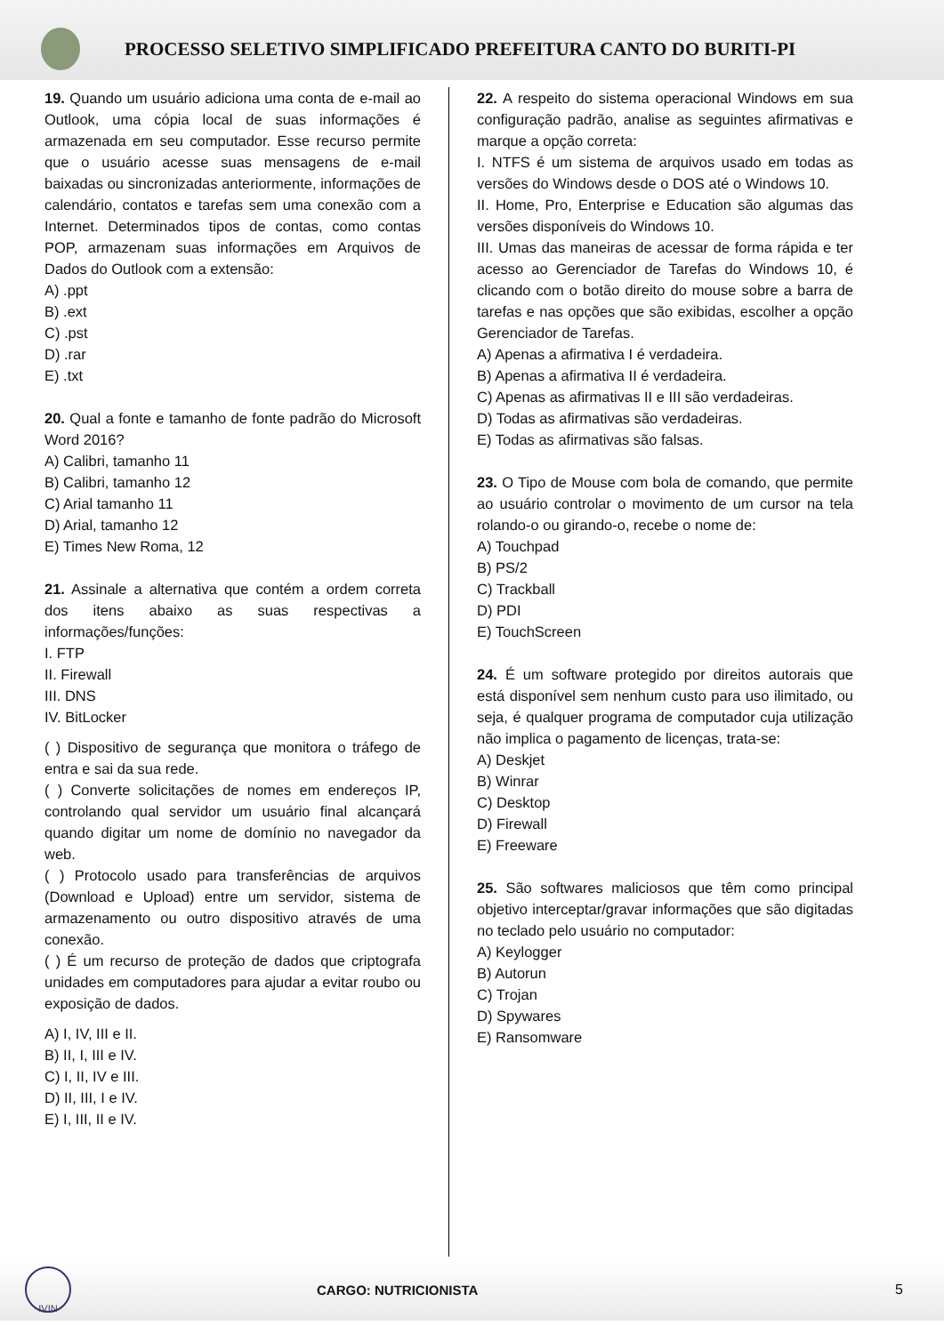PROCESSO SELETIVO SIMPLIFICADO PREFEITURA CANTO DO BURITI-PI
19. Quando um usuário adiciona uma conta de e-mail ao Outlook, uma cópia local de suas informações é armazenada em seu computador. Esse recurso permite que o usuário acesse suas mensagens de e-mail baixadas ou sincronizadas anteriormente, informações de calendário, contatos e tarefas sem uma conexão com a Internet. Determinados tipos de contas, como contas POP, armazenam suas informações em Arquivos de Dados do Outlook com a extensão:
A) .ppt
B) .ext
C) .pst
D) .rar
E) .txt
20. Qual a fonte e tamanho de fonte padrão do Microsoft Word 2016?
A) Calibri, tamanho 11
B) Calibri, tamanho 12
C) Arial tamanho 11
D) Arial, tamanho 12
E) Times New Roma, 12
21. Assinale a alternativa que contém a ordem correta dos itens abaixo as suas respectivas a informações/funções:
I. FTP
II. Firewall
III. DNS
IV. BitLocker
( ) Dispositivo de segurança que monitora o tráfego de entra e sai da sua rede.
( ) Converte solicitações de nomes em endereços IP, controlando qual servidor um usuário final alcançará quando digitar um nome de domínio no navegador da web.
( ) Protocolo usado para transferências de arquivos (Download e Upload) entre um servidor, sistema de armazenamento ou outro dispositivo através de uma conexão.
( ) É um recurso de proteção de dados que criptografa unidades em computadores para ajudar a evitar roubo ou exposição de dados.
A) I, IV, III e II.
B) II, I, III e IV.
C) I, II, IV e III.
D) II, III, I e IV.
E) I, III, II e IV.
22. A respeito do sistema operacional Windows em sua configuração padrão, analise as seguintes afirmativas e marque a opção correta:
I. NTFS é um sistema de arquivos usado em todas as versões do Windows desde o DOS até o Windows 10.
II. Home, Pro, Enterprise e Education são algumas das versões disponíveis do Windows 10.
III. Umas das maneiras de acessar de forma rápida e ter acesso ao Gerenciador de Tarefas do Windows 10, é clicando com o botão direito do mouse sobre a barra de tarefas e nas opções que são exibidas, escolher a opção Gerenciador de Tarefas.
A) Apenas a afirmativa I é verdadeira.
B) Apenas a afirmativa II é verdadeira.
C) Apenas as afirmativas II e III são verdadeiras.
D) Todas as afirmativas são verdadeiras.
E) Todas as afirmativas são falsas.
23. O Tipo de Mouse com bola de comando, que permite ao usuário controlar o movimento de um cursor na tela rolando-o ou girando-o, recebe o nome de:
A) Touchpad
B) PS/2
C) Trackball
D) PDI
E) TouchScreen
24. É um software protegido por direitos autorais que está disponível sem nenhum custo para uso ilimitado, ou seja, é qualquer programa de computador cuja utilização não implica o pagamento de licenças, trata-se:
A) Deskjet
B) Winrar
C) Desktop
D) Firewall
E) Freeware
25. São softwares maliciosos que têm como principal objetivo interceptar/gravar informações que são digitadas no teclado pelo usuário no computador:
A) Keylogger
B) Autorun
C) Trojan
D) Spywares
E) Ransomware
IVIN
CARGO: NUTRICIONISTA 5